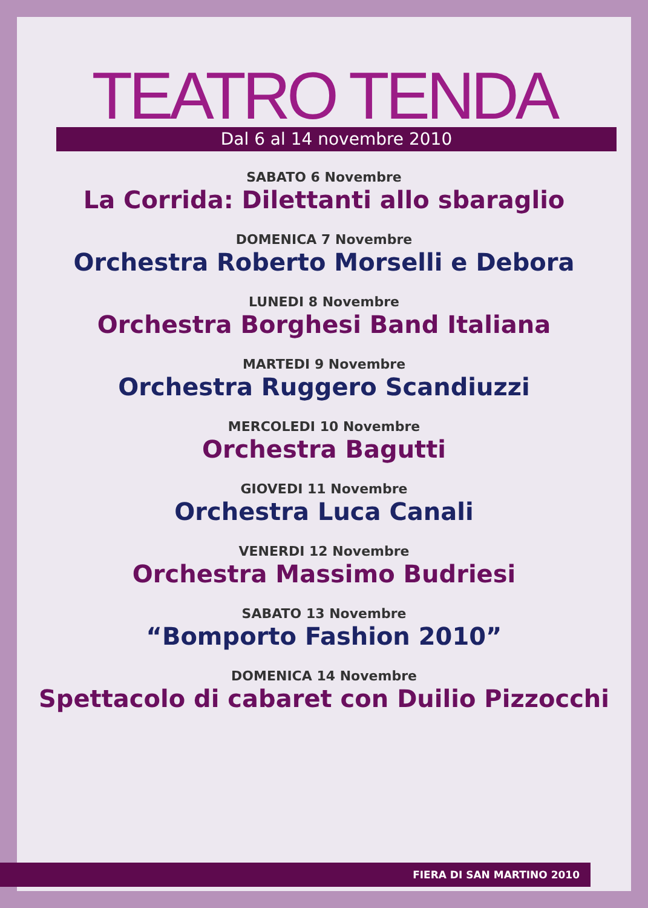TEATRO TENDA
Dal 6 al 14 novembre 2010
SABATO 6 Novembre
La Corrida: Dilettanti allo sbaraglio
DOMENICA 7 Novembre
Orchestra Roberto Morselli e Debora
LUNEDI 8 Novembre
Orchestra Borghesi Band Italiana
MARTEDI 9 Novembre
Orchestra Ruggero Scandiuzzi
MERCOLEDI 10 Novembre
Orchestra Bagutti
GIOVEDI 11 Novembre
Orchestra Luca Canali
VENERDI 12 Novembre
Orchestra Massimo Budriesi
SABATO 13 Novembre
“Bomporto Fashion 2010”
DOMENICA 14 Novembre
Spettacolo di cabaret con Duilio Pizzocchi
FIERA DI SAN MARTINO 2010